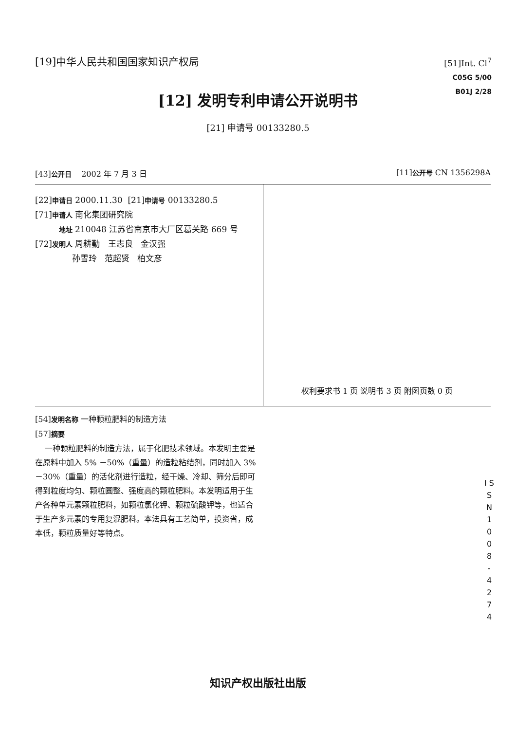[19]中华人民共和国国家知识产权局
[51]Int. Cl<sup>7</sup>
C05G 5/00
B01J 2/28
[12] 发明专利申请公开说明书
[21] 申请号 00133280.5
[43]公开日 2002 年 7 月 3 日 [11]公开号 CN 1356298A
[22]申请日 2000.11.30 [21]申请号 00133280.5
[71]申请人 南化集团研究院
地址 210048 江苏省南京市大厂区葛关路 669 号
[72]发明人 周耕勤 王志良 金汉强
孙雪玲 范超贤 柏文彦
权利要求书 1 页 说明书 3 页 附图页数 0 页
[54]发明名称 一种颗粒肥料的制造方法
[57]摘要
一种颗粒肥料的制造方法，属于化肥技术领域。本发明主要是在原料中加入 5% －50%（重量）的造粒粘结剂，同时加入 3% －30%（重量）的活化剂进行造粒，经干燥、冷却、筛分后即可得到粒度均匀、颗粒圆整、强度高的颗粒肥料。本发明适用于生产各种单元素颗粒肥料，如颗粒氯化钾、颗粒硫酸钾等，也适合于生产多元素的专用复混肥料。本法具有工艺简单，投资省，成本低，颗粒质量好等特点。
I S S N 1 0 0 8 - 4 2 7 4
知识产权出版社出版